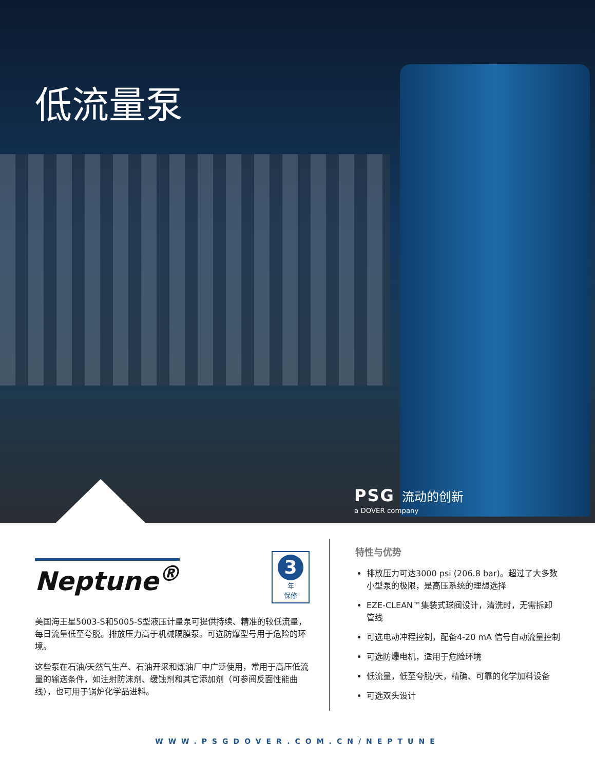低流量泵
PSG 流动的创新
a DOVER company
Neptune<sup>®</sup>
3
年
保修
美国海王星5003-S和5005-S型液压计量泵可提供持续、精准的较低流量，每日流量低至夸脱。排放压力高于机械隔膜泵。可选防爆型号用于危险的环境。
这些泵在石油/天然气生产、石油开采和炼油厂中广泛使用，常用于高压低流量的输送条件，如注射防沫剂、缓蚀剂和其它添加剂（可参阅反面性能曲线），也可用于锅炉化学品进料。
特性与优势
排放压力可达3000 psi (206.8 bar)。超过了大多数小型泵的极限，是高压系统的理想选择
EZE-CLEAN™集装式球阀设计，清洗时，无需拆卸管线
可选电动冲程控制，配备4-20 mA 信号自动流量控制
可选防爆电机，适用于危险环境
低流量，低至夸脱/天，精确、可靠的化学加料设备
可选双头设计
WWW.PSGDOVER.COM.CN/NEPTUNE